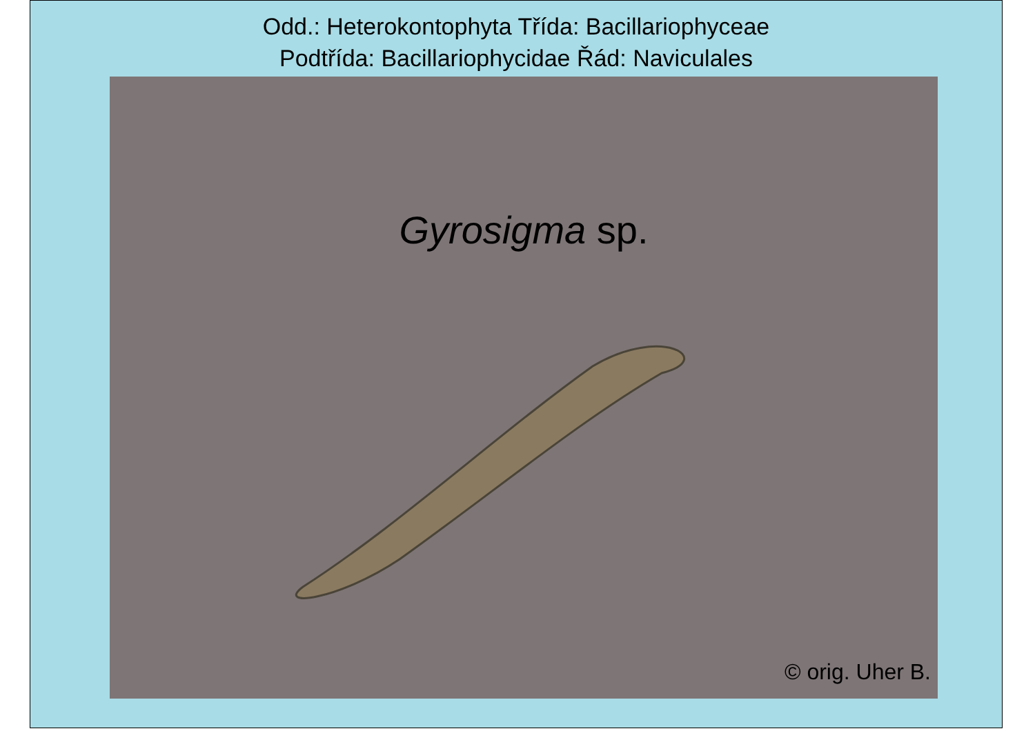Odd.: Heterokontophyta Třída: Bacillariophyceae
Podtřída: Bacillariophycidae Řád: Naviculales
Gyrosigma sp.
© orig. Uher B.